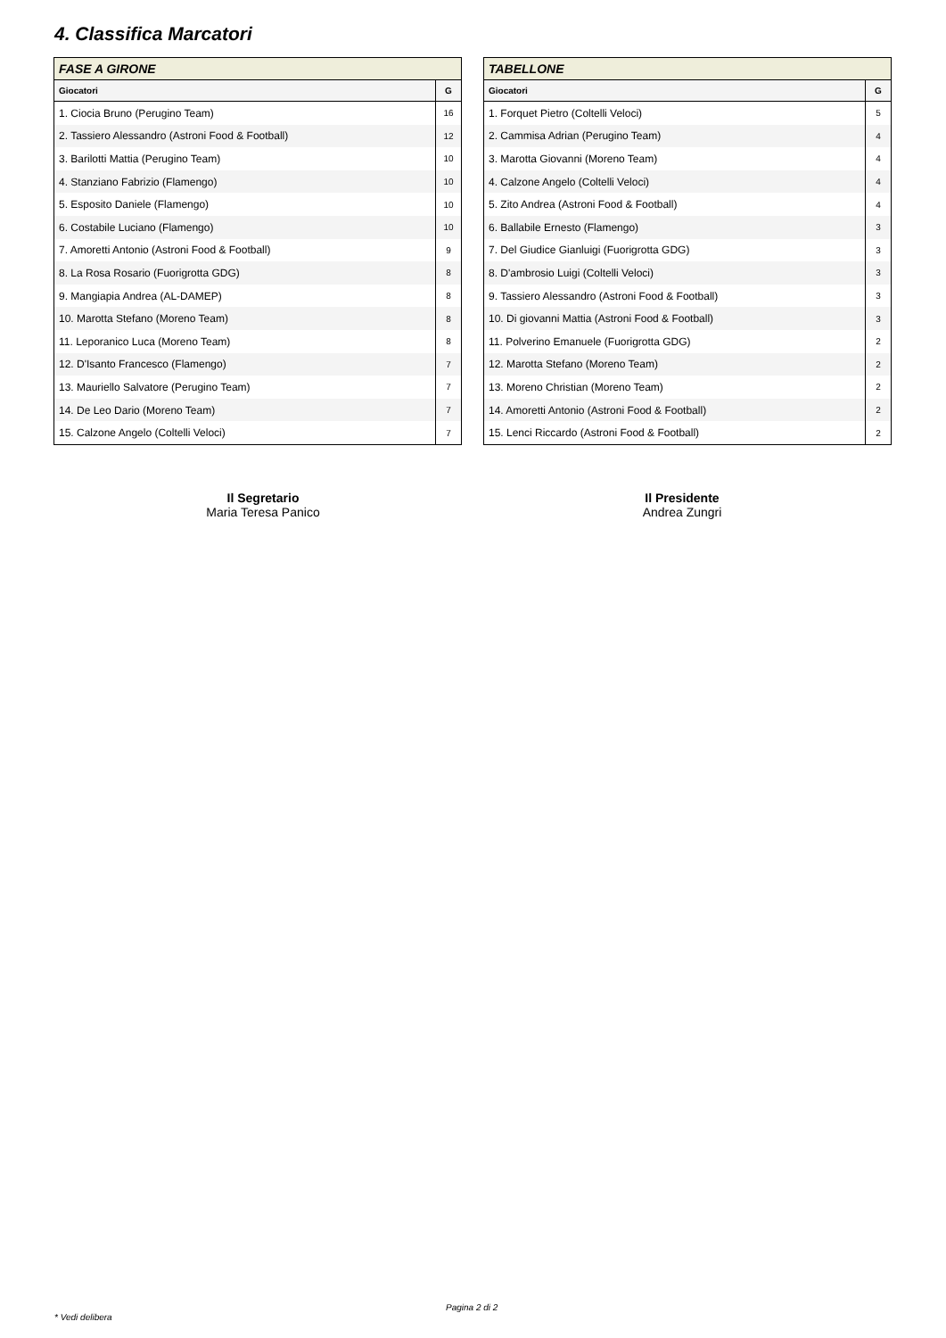4. Classifica Marcatori
| FASE A GIRONE | |
| --- | --- |
| Giocatori | G |
| 1. Ciocia Bruno (Perugino Team) | 16 |
| 2. Tassiero Alessandro (Astroni Food & Football) | 12 |
| 3. Barilotti Mattia (Perugino Team) | 10 |
| 4. Stanziano Fabrizio (Flamengo) | 10 |
| 5. Esposito Daniele (Flamengo) | 10 |
| 6. Costabile Luciano (Flamengo) | 10 |
| 7. Amoretti Antonio (Astroni Food & Football) | 9 |
| 8. La Rosa Rosario (Fuorigrotta GDG) | 8 |
| 9. Mangiapia Andrea (AL-DAMEP) | 8 |
| 10. Marotta Stefano (Moreno Team) | 8 |
| 11. Leporanico Luca (Moreno Team) | 8 |
| 12. D'Isanto Francesco (Flamengo) | 7 |
| 13. Mauriello Salvatore (Perugino Team) | 7 |
| 14. De Leo Dario (Moreno Team) | 7 |
| 15. Calzone Angelo (Coltelli Veloci) | 7 |
| TABELLONE | |
| --- | --- |
| Giocatori | G |
| 1. Forquet Pietro (Coltelli Veloci) | 5 |
| 2. Cammisa Adrian (Perugino Team) | 4 |
| 3. Marotta Giovanni (Moreno Team) | 4 |
| 4. Calzone Angelo (Coltelli Veloci) | 4 |
| 5. Zito Andrea (Astroni Food & Football) | 4 |
| 6. Ballabile Ernesto (Flamengo) | 3 |
| 7. Del Giudice Gianluigi (Fuorigrotta GDG) | 3 |
| 8. D'ambrosio Luigi (Coltelli Veloci) | 3 |
| 9. Tassiero Alessandro (Astroni Food & Football) | 3 |
| 10. Di giovanni Mattia (Astroni Food & Football) | 3 |
| 11. Polverino Emanuele (Fuorigrotta GDG) | 2 |
| 12. Marotta Stefano (Moreno Team) | 2 |
| 13. Moreno Christian (Moreno Team) | 2 |
| 14. Amoretti Antonio (Astroni Food & Football) | 2 |
| 15. Lenci Riccardo (Astroni Food & Football) | 2 |
Il Segretario
Maria Teresa Panico
Il Presidente
Andrea Zungri
Pagina 2 di 2
* Vedi delibera